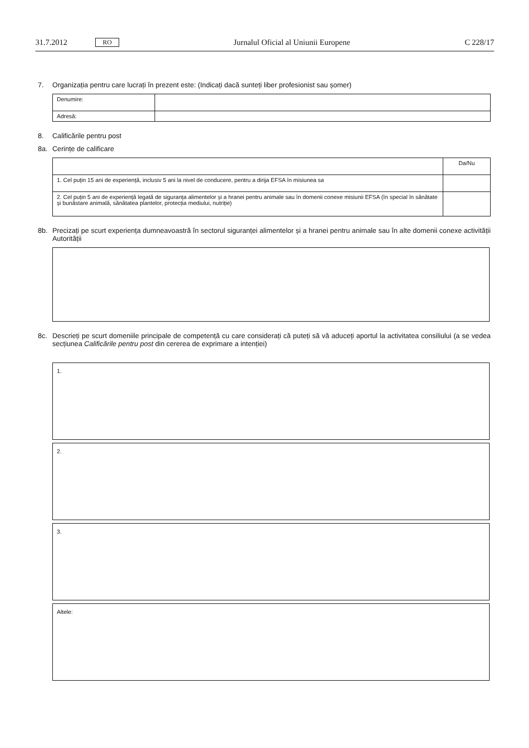31.7.2012 RO Jurnalul Oficial al Uniunii Europene C 228/17
7. Organizația pentru care lucrați în prezent este: (Indicați dacă sunteți liber profesionist sau șomer)
| Denumire: | |
| Adresă: | |
8. Calificările pentru post
8a. Cerințe de calificare
| | Da/Nu |
| 1. Cel puțin 15 ani de experiență, inclusiv 5 ani la nivel de conducere, pentru a dirija EFSA în misiunea sa | |
| 2. Cel puțin 5 ani de experiență legată de siguranța alimentelor și a hranei pentru animale sau în domenii conexe misiunii EFSA (în special în sănătate și bunăstare animală, sănătatea plantelor, protecția mediului, nutriție) | |
8b. Precizați pe scurt experiența dumneavoastră în sectorul siguranței alimentelor și a hranei pentru animale sau în alte domenii conexe activității Autorității
8c. Descrieți pe scurt domeniile principale de competență cu care considerați că puteți să vă aduceți aportul la activitatea consiliului (a se vedea secțiunea Calificările pentru post din cererea de exprimare a intenției)
1.
2.
3.
Altele: